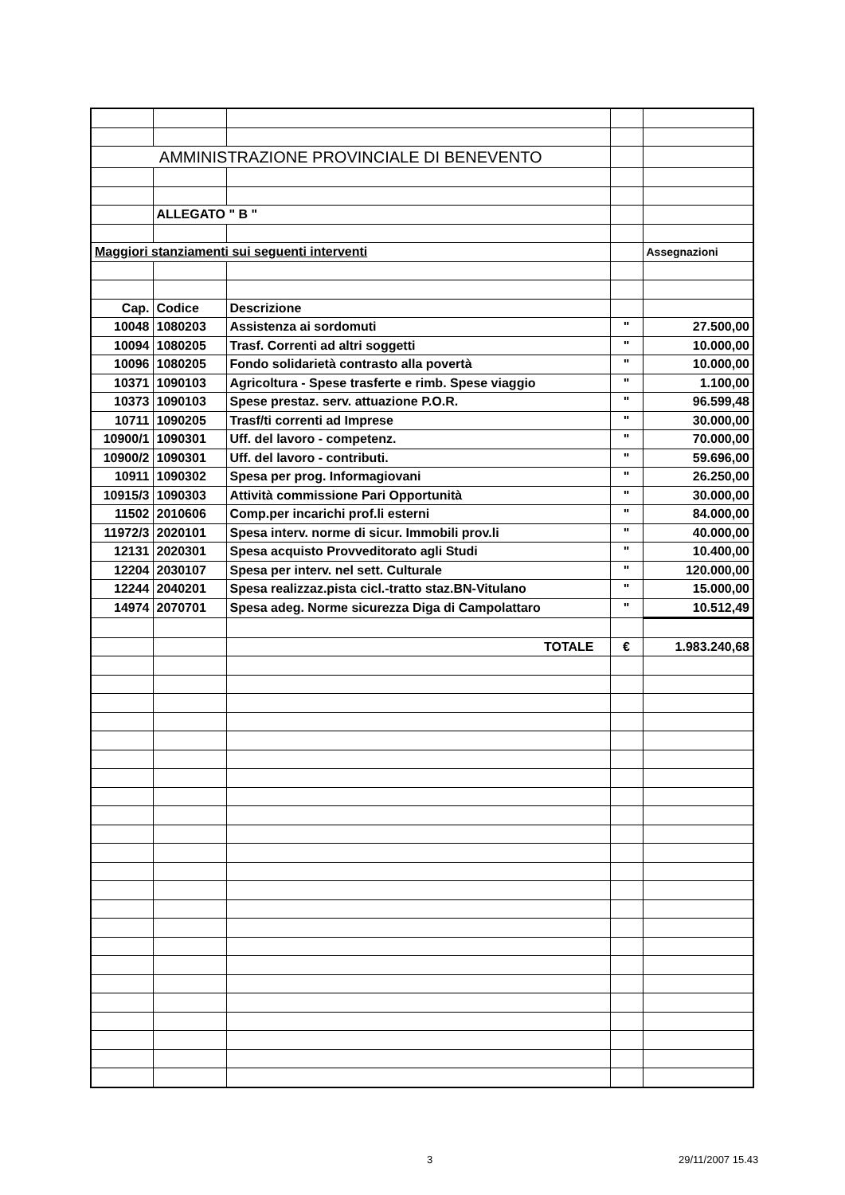| AMMINISTRAZIONE PROVINCIALE DI BENEVENTO | | | | |
| | ALLEGATO " B " | | | |
| Maggiori stanziamenti sui seguenti interventi | | | | Assegnazioni |
| Cap. | Codice | Descrizione | | |
| 10048 | 1080203 | Assistenza ai sordomuti | " | 27.500,00 |
| 10094 | 1080205 | Trasf. Correnti ad altri soggetti | " | 10.000,00 |
| 10096 | 1080205 | Fondo solidarietà contrasto alla povertà | " | 10.000,00 |
| 10371 | 1090103 | Agricoltura - Spese trasferte e rimb. Spese viaggio | " | 1.100,00 |
| 10373 | 1090103 | Spese prestaz. serv. attuazione P.O.R. | " | 96.599,48 |
| 10711 | 1090205 | Trasf/ti correnti ad Imprese | " | 30.000,00 |
| 10900/1 | 1090301 | Uff. del lavoro - competenz. | " | 70.000,00 |
| 10900/2 | 1090301 | Uff. del lavoro - contributi. | " | 59.696,00 |
| 10911 | 1090302 | Spesa per prog. Informagiovani | " | 26.250,00 |
| 10915/3 | 1090303 | Attività commissione Pari Opportunità | " | 30.000,00 |
| 11502 | 2010606 | Comp.per incarichi prof.li esterni | " | 84.000,00 |
| 11972/3 | 2020101 | Spesa interv. norme di sicur. Immobili prov.li | " | 40.000,00 |
| 12131 | 2020301 | Spesa acquisto Provveditorato agli Studi | " | 10.400,00 |
| 12204 | 2030107 | Spesa per interv. nel sett. Culturale | " | 120.000,00 |
| 12244 | 2040201 | Spesa realizzaz.pista cicl.-tratto staz.BN-Vitulano | " | 15.000,00 |
| 14974 | 2070701 | Spesa adeg. Norme sicurezza Diga di Campolattaro | " | 10.512,49 |
| | | TOTALE | € | 1.983.240,68 |
3 29/11/2007 15.43